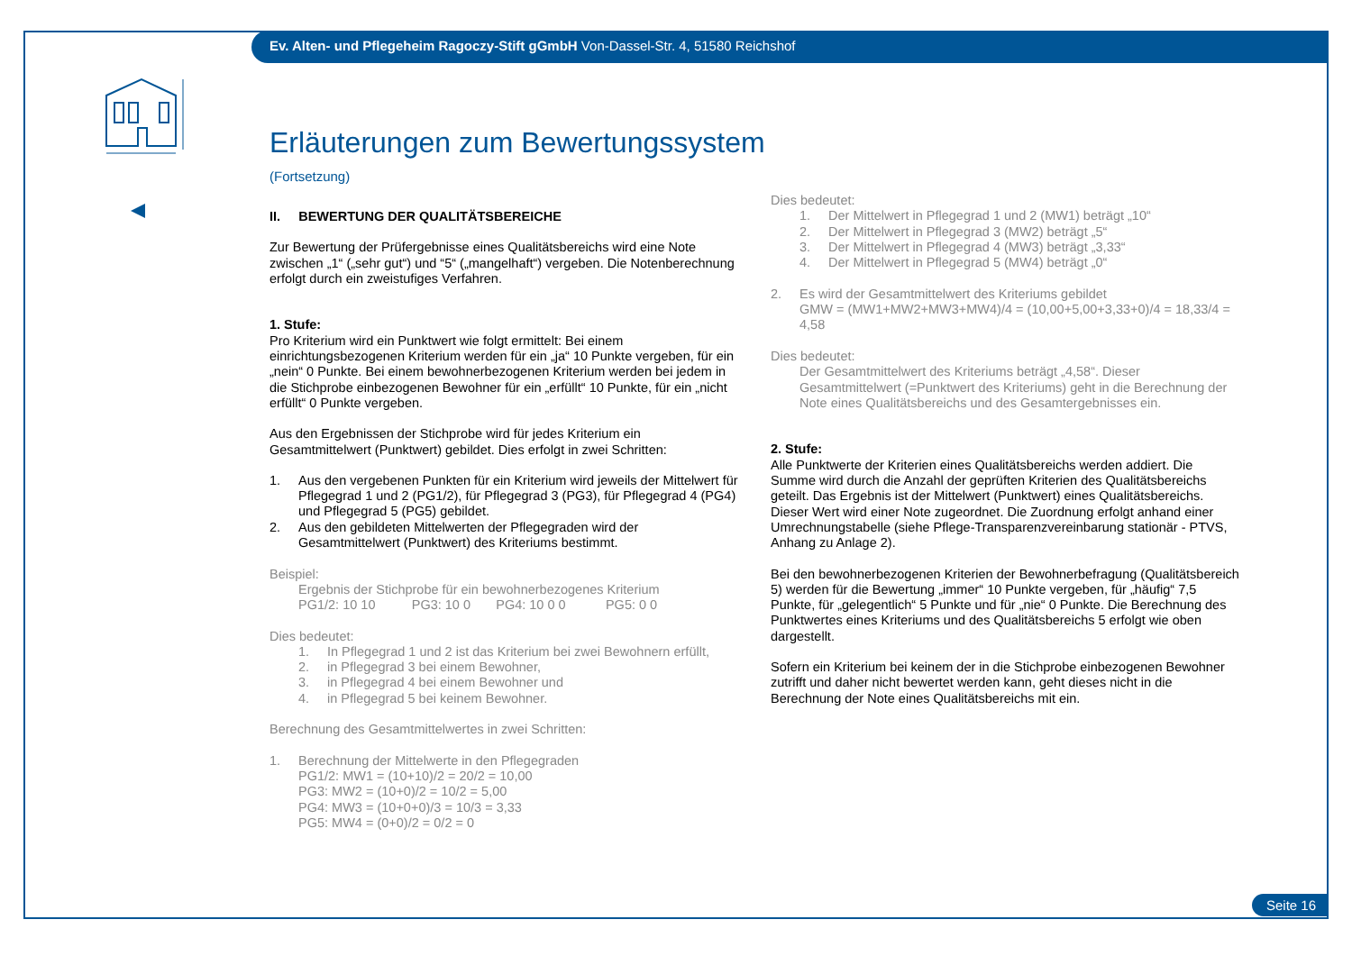Ev. Alten- und Pflegeheim Ragoczy-Stift gGmbH Von-Dassel-Str. 4, 51580 Reichshof
Erläuterungen zum Bewertungssystem
(Fortsetzung)
II. BEWERTUNG DER QUALITÄTSBEREICHE
Zur Bewertung der Prüfergebnisse eines Qualitätsbereichs wird eine Note zwischen „1“ („sehr gut“) und “5“ („mangelhaft“) vergeben. Die Notenberechnung erfolgt durch ein zweistufiges Verfahren.
1. Stufe:
Pro Kriterium wird ein Punktwert wie folgt ermittelt: Bei einem einrichtungsbezogenen Kriterium werden für ein „ja“ 10 Punkte vergeben, für ein „nein“ 0 Punkte. Bei einem bewohnerbezogenen Kriterium werden bei jedem in die Stichprobe einbezogenen Bewohner für ein „erfüllt“ 10 Punkte, für ein „nicht erfüllt“ 0 Punkte vergeben.
Aus den Ergebnissen der Stichprobe wird für jedes Kriterium ein Gesamtmittelwert (Punktwert) gebildet. Dies erfolgt in zwei Schritten:
1. Aus den vergebenen Punkten für ein Kriterium wird jeweils der Mittelwert für Pflegegrad 1 und 2 (PG1/2), für Pflegegrad 3 (PG3), für Pflegegrad 4 (PG4) und Pflegegrad 5 (PG5) gebildet.
2. Aus den gebildeten Mittelwerten der Pflegegraden wird der Gesamtmittelwert (Punktwert) des Kriteriums bestimmt.
Beispiel:
Ergebnis der Stichprobe für ein bewohnerbezogenes Kriterium
PG1/2: 10 10 PG3: 10 0 PG4: 10 0 0 PG5: 0 0
Dies bedeutet:
1. In Pflegegrad 1 und 2 ist das Kriterium bei zwei Bewohnern erfüllt,
2. in Pflegegrad 3 bei einem Bewohner,
3. in Pflegegrad 4 bei einem Bewohner und
4. in Pflegegrad 5 bei keinem Bewohner.
Berechnung des Gesamtmittelwertes in zwei Schritten:
1. Berechnung der Mittelwerte in den Pflegegraden
PG1/2: MW1 = (10+10)/2 = 20/2 = 10,00
PG3: MW2 = (10+0)/2 = 10/2 = 5,00
PG4: MW3 = (10+0+0)/3 = 10/3 = 3,33
PG5: MW4 = (0+0)/2 = 0/2 = 0
Dies bedeutet:
1. Der Mittelwert in Pflegegrad 1 und 2 (MW1) beträgt „10“
2. Der Mittelwert in Pflegegrad 3 (MW2) beträgt „5“
3. Der Mittelwert in Pflegegrad 4 (MW3) beträgt „3,33“
4. Der Mittelwert in Pflegegrad 5 (MW4) beträgt „0“
2. Es wird der Gesamtmittelwert des Kriteriums gebildet
GMW = (MW1+MW2+MW3+MW4)/4 = (10,00+5,00+3,33+0)/4 = 18,33/4 = 4,58
Dies bedeutet:
Der Gesamtmittelwert des Kriteriums beträgt „4,58“. Dieser Gesamtmittelwert (=Punktwert des Kriteriums) geht in die Berechnung der Note eines Qualitätsbereichs und des Gesamtergebnisses ein.
2. Stufe:
Alle Punktwerte der Kriterien eines Qualitätsbereichs werden addiert. Die Summe wird durch die Anzahl der geprüften Kriterien des Qualitätsbereichs geteilt. Das Ergebnis ist der Mittelwert (Punktwert) eines Qualitätsbereichs. Dieser Wert wird einer Note zugeordnet. Die Zuordnung erfolgt anhand einer Umrechnungstabelle (siehe Pflege-Transparenzvereinbarung stationär - PTVS, Anhang zu Anlage 2).
Bei den bewohnerbezogenen Kriterien der Bewohnerbefragung (Qualitätsbereich 5) werden für die Bewertung „immer“ 10 Punkte vergeben, für „häufig“ 7,5 Punkte, für „gelegentlich“ 5 Punkte und für „nie“ 0 Punkte. Die Berechnung des Punktwertes eines Kriteriums und des Qualitätsbereichs 5 erfolgt wie oben dargestellt.
Sofern ein Kriterium bei keinem der in die Stichprobe einbezogenen Bewohner zutrifft und daher nicht bewertet werden kann, geht dieses nicht in die Berechnung der Note eines Qualitätsbereichs mit ein.
Seite 16